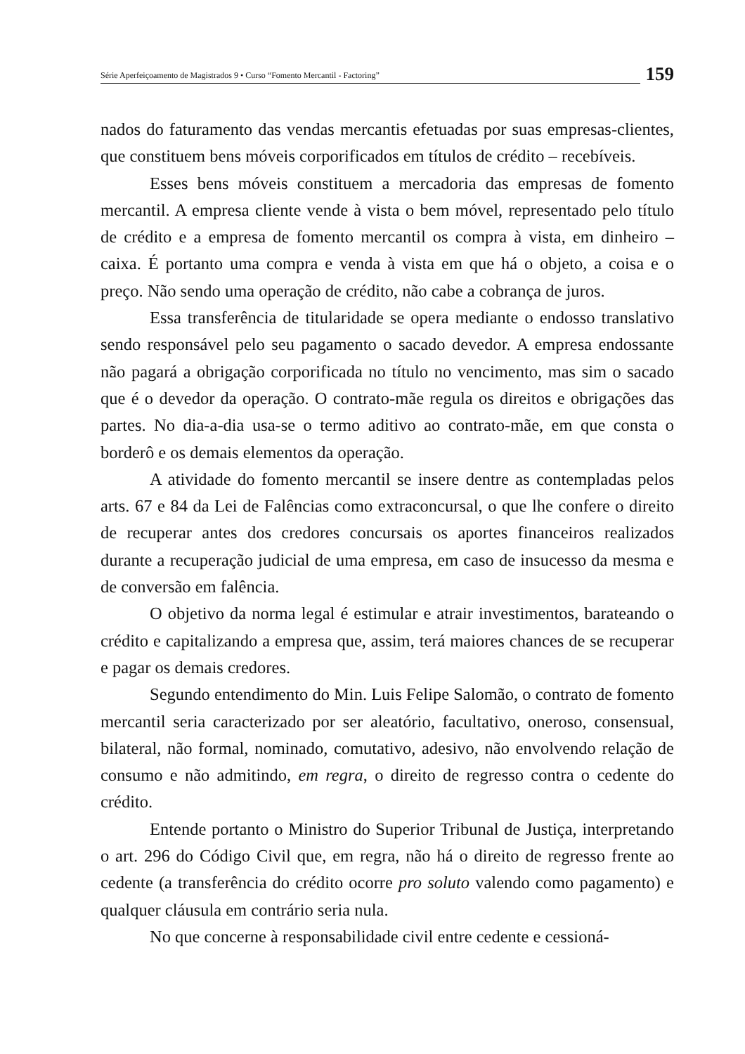Série Aperfeiçoamento de Magistrados 9 • Curso “Fomento Mercantil - Factoring”
159
nados do faturamento das vendas mercantis efetuadas por suas empresas-clientes, que constituem bens móveis corporificados em títulos de crédito – recebíveis.
Esses bens móveis constituem a mercadoria das empresas de fomento mercantil. A empresa cliente vende à vista o bem móvel, representado pelo título de crédito e a empresa de fomento mercantil os compra à vista, em dinheiro – caixa. É portanto uma compra e venda à vista em que há o objeto, a coisa e o preço. Não sendo uma operação de crédito, não cabe a cobrança de juros.
Essa transferência de titularidade se opera mediante o endosso translativo sendo responsável pelo seu pagamento o sacado devedor. A empresa endossante não pagará a obrigação corporificada no título no vencimento, mas sim o sacado que é o devedor da operação. O contrato-mãe regula os direitos e obrigações das partes. No dia-a-dia usa-se o termo aditivo ao contrato-mãe, em que consta o borderô e os demais elementos da operação.
A atividade do fomento mercantil se insere dentre as contempladas pelos arts. 67 e 84 da Lei de Falências como extraconcursal, o que lhe confere o direito de recuperar antes dos credores concursais os aportes financeiros realizados durante a recuperação judicial de uma empresa, em caso de insucesso da mesma e de conversão em falência.
O objetivo da norma legal é estimular e atrair investimentos, barateando o crédito e capitalizando a empresa que, assim, terá maiores chances de se recuperar e pagar os demais credores.
Segundo entendimento do Min. Luis Felipe Salomão, o contrato de fomento mercantil seria caracterizado por ser aleatório, facultativo, oneroso, consensual, bilateral, não formal, nominado, comutativo, adesivo, não envolvendo relação de consumo e não admitindo, em regra, o direito de regresso contra o cedente do crédito.
Entende portanto o Ministro do Superior Tribunal de Justiça, interpretando o art. 296 do Código Civil que, em regra, não há o direito de regresso frente ao cedente (a transferência do crédito ocorre pro soluto valendo como pagamento) e qualquer cláusula em contrário seria nula.
No que concerne à responsabilidade civil entre cedente e cessioná-